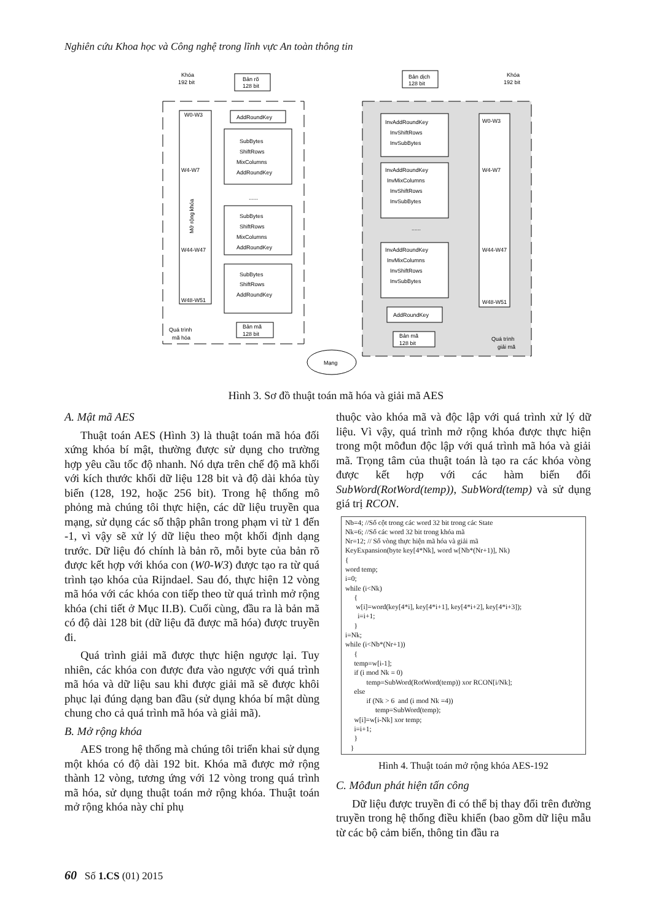Nghiên cứu Khoa học và Công nghệ trong lĩnh vực An toàn thông tin
Khóa
192 bit
Bản rõ
128 bit
Mở rộng khóa
AddRoundKey
SubBytes
ShiftRows
MixColumns
AddRoundKey
......
SubBytes
ShiftRows
MixColumns
AddRoundKey
SubBytes
ShiftRows
AddRoundKey
W0-W3
W4-W7
W44-W47
W48-W51
Quá trình
mã hóa
Bản mã
128 bit
Mạng
Bản dịch
128 bit
Khóa
192 bit
InvAddRoundKey
InvShiftRows
InvSubBytes
InvAddRoundKey
InvMixColumns
InvShiftRows
InvSubBytes
......
InvAddRoundKey
InvMixColumns
InvShiftRows
InvSubBytes
AddRoundKey
W0-W3
W4-W7
W44-W47
W48-W51
Bản mã
128 bit
Quá trình
giải mã
Hình 3. Sơ đồ thuật toán mã hóa và giải mã AES
A. Mật mã AES
Thuật toán AES (Hình 3) là thuật toán mã hóa đối xứng khóa bí mật, thường được sử dụng cho trường hợp yêu cầu tốc độ nhanh. Nó dựa trên chế độ mã khối với kích thước khối dữ liệu 128 bit và độ dài khóa tùy biến (128, 192, hoặc 256 bit). Trong hệ thống mô phỏng mà chúng tôi thực hiện, các dữ liệu truyền qua mạng, sử dụng các số thập phân trong phạm vi từ 1 đến -1, vì vậy sẽ xử lý dữ liệu theo một khối định dạng trước. Dữ liệu đó chính là bản rõ, mỗi byte của bản rõ được kết hợp với khóa con (W0-W3) được tạo ra từ quá trình tạo khóa của Rijndael. Sau đó, thực hiện 12 vòng mã hóa với các khóa con tiếp theo từ quá trình mở rộng khóa (chi tiết ở Mục II.B). Cuối cùng, đầu ra là bản mã có độ dài 128 bit (dữ liệu đã được mã hóa) được truyền đi.
Quá trình giải mã được thực hiện ngược lại. Tuy nhiên, các khóa con được đưa vào ngược với quá trình mã hóa và dữ liệu sau khi được giải mã sẽ được khôi phục lại đúng dạng ban đầu (sử dụng khóa bí mật dùng chung cho cả quá trình mã hóa và giải mã).
B. Mở rộng khóa
AES trong hệ thống mà chúng tôi triển khai sử dụng một khóa có độ dài 192 bit. Khóa mã được mở rộng thành 12 vòng, tương ứng với 12 vòng trong quá trình mã hóa, sử dụng thuật toán mở rộng khóa. Thuật toán mở rộng khóa này chỉ phụ
thuộc vào khóa mã và độc lập với quá trình xử lý dữ liệu. Vì vậy, quá trình mở rộng khóa được thực hiện trong một môđun độc lập với quá trình mã hóa và giải mã. Trọng tâm của thuật toán là tạo ra các khóa vòng được kết hợp với các hàm biến đổi SubWord(RotWord(temp)), SubWord(temp) và sử dụng giá trị RCON.
Nb=4; //Số cột trong các word 32 bit trong các State Nk=6; //Số các word 32 bit trong khóa mã Nr=12; // Số vòng thực hiện mã hóa và giải mã KeyExpansion(byte key[4*Nk], word w[Nb*(Nr+1)], Nk) { word temp; i=0; while (i<Nk) { w[i]=word(key[4*i], key[4*i+1], key[4*i+2], key[4*i+3]); i=i+1; } i=Nk; while (i<Nb*(Nr+1)) { temp=w[i-1]; if (i mod Nk = 0) temp=SubWord(RotWord(temp)) xor RCON[i/Nk]; else if (Nk > 6 and (i mod Nk =4)) temp=SubWord(temp); w[i]=w[i-Nk] xor temp; i=i+1; } }
Hình 4. Thuật toán mở rộng khóa AES-192
C. Môđun phát hiện tấn công
Dữ liệu được truyền đi có thể bị thay đổi trên đường truyền trong hệ thống điều khiển (bao gồm dữ liệu mẫu từ các bộ cảm biến, thông tin đầu ra
60 Số 1.CS (01) 2015